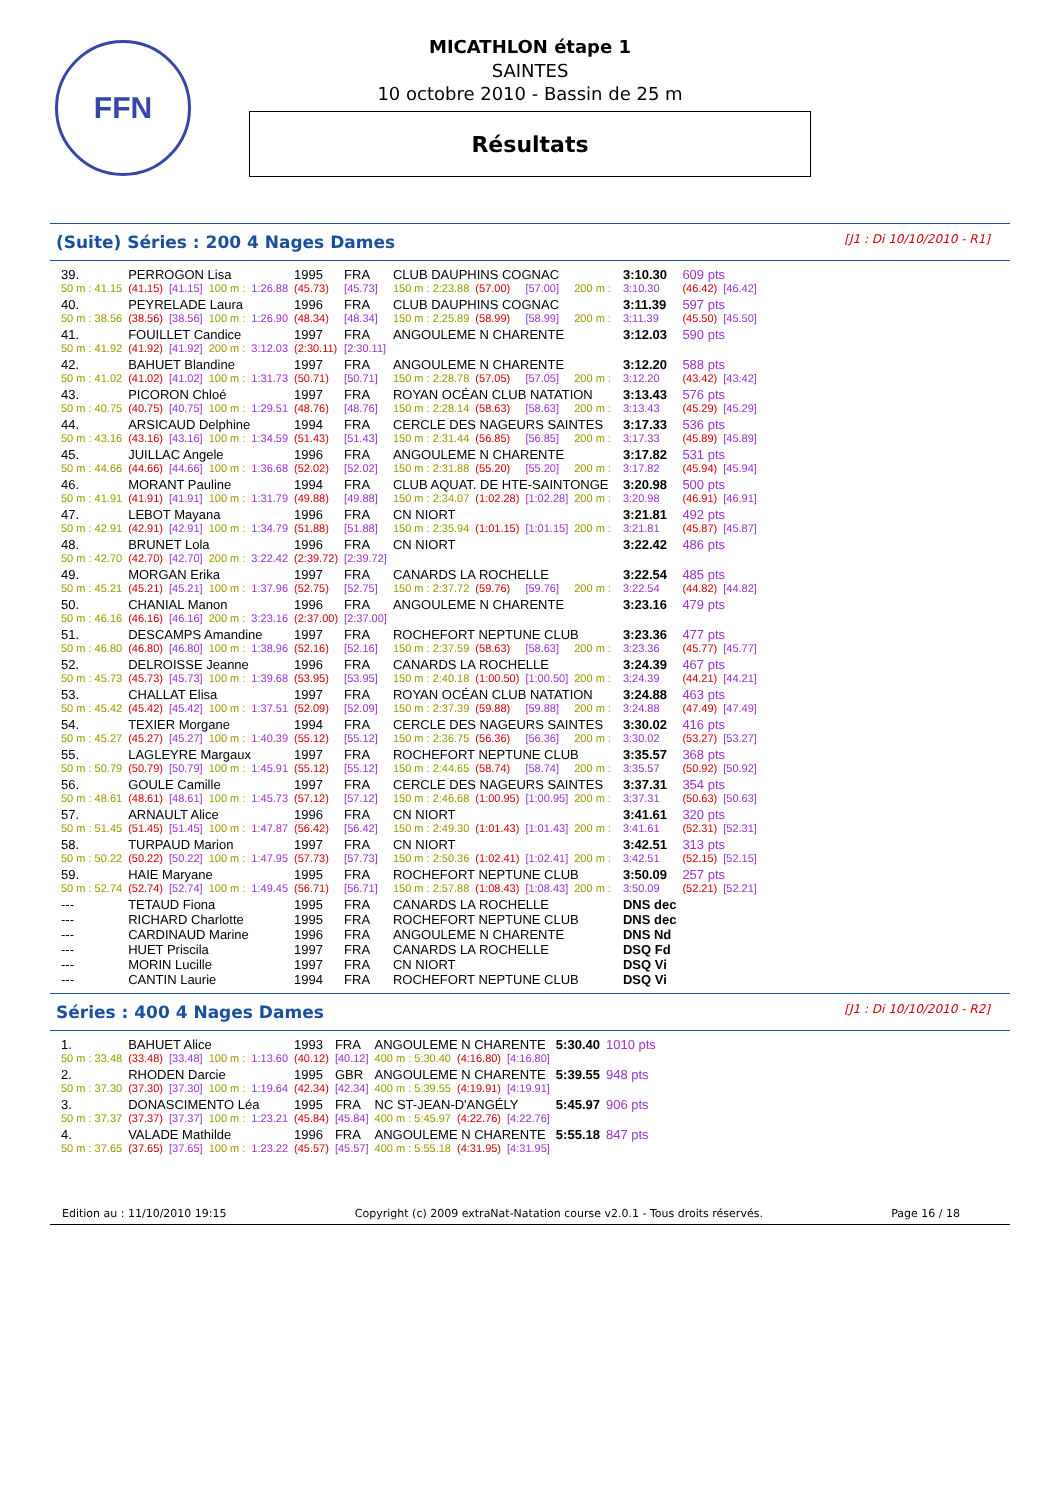FFN
MICATHLON étape 1
SAINTES
10 octobre 2010 - Bassin de 25 m
Résultats
(Suite) Séries : 200 4 Nages Dames [J1 : Di 10/10/2010 - R1]
| 39. | PERROGON Lisa | | | | | 1995 | FRA | CLUB DAUPHINS COGNAC | | | | | 3:10.30 | 609 pts | |
| 50 m : 41.15 | | (41.15) | [41.15] | 100 m : | 1:26.88 | (45.73) | [45.73] | 150 m : 2:23.88 | (57.00) | [57.00] | 200 m : | | 3:10.30 | (46.42) | [46.42] |
| 40. | PEYRELADE Laura | | | | | 1996 | FRA | CLUB DAUPHINS COGNAC | | | | | 3:11.39 | 597 pts | |
| 50 m : 38.56 | | (38.56) | [38.56] | 100 m : | 1:26.90 | (48.34) | [48.34] | 150 m : 2:25.89 | (58.99) | [58.99] | 200 m : | | 3:11.39 | (45.50) | [45.50] |
| 41. | FOUILLET Candice | | | | | 1997 | FRA | ANGOULEME N CHARENTE | | | | | 3:12.03 | 590 pts | |
| 50 m : 41.92 | | (41.92) | [41.92] | 200 m : | 3:12.03 | (2:30.11) | [2:30.11] | | | | | | | | |
| 42. | BAHUET Blandine | | | | | 1997 | FRA | ANGOULEME N CHARENTE | | | | | 3:12.20 | 588 pts | |
| 50 m : 41.02 | | (41.02) | [41.02] | 100 m : | 1:31.73 | (50.71) | [50.71] | 150 m : 2:28.78 | (57.05) | [57.05] | 200 m : | | 3:12.20 | (43.42) | [43.42] |
| 43. | PICORON Chloé | | | | | 1997 | FRA | ROYAN OCÉAN CLUB NATATION | | | | | 3:13.43 | 576 pts | |
| 50 m : 40.75 | | (40.75) | [40.75] | 100 m : | 1:29.51 | (48.76) | [48.76] | 150 m : 2:28.14 | (58.63) | [58.63] | 200 m : | | 3:13.43 | (45.29) | [45.29] |
| 44. | ARSICAUD Delphine | | | | | 1994 | FRA | CERCLE DES NAGEURS SAINTES | | | | | 3:17.33 | 536 pts | |
| 50 m : 43.16 | | (43.16) | [43.16] | 100 m : | 1:34.59 | (51.43) | [51.43] | 150 m : 2:31.44 | (56.85) | [56.85] | 200 m : | | 3:17.33 | (45.89) | [45.89] |
| 45. | JUILLAC Angele | | | | | 1996 | FRA | ANGOULEME N CHARENTE | | | | | 3:17.82 | 531 pts | |
| 50 m : 44.66 | | (44.66) | [44.66] | 100 m : | 1:36.68 | (52.02) | [52.02] | 150 m : 2:31.88 | (55.20) | [55.20] | 200 m : | | 3:17.82 | (45.94) | [45.94] |
| 46. | MORANT Pauline | | | | | 1994 | FRA | CLUB AQUAT. DE HTE-SAINTONGE | | | | | 3:20.98 | 500 pts | |
| 50 m : 41.91 | | (41.91) | [41.91] | 100 m : | 1:31.79 | (49.88) | [49.88] | 150 m : 2:34.07 | (1:02.28) | [1:02.28] | 200 m : | | 3:20.98 | (46.91) | [46.91] |
| 47. | LEBOT Mayana | | | | | 1996 | FRA | CN NIORT | | | | | 3:21.81 | 492 pts | |
| 50 m : 42.91 | | (42.91) | [42.91] | 100 m : | 1:34.79 | (51.88) | [51.88] | 150 m : 2:35.94 | (1:01.15) | [1:01.15] | 200 m : | | 3:21.81 | (45.87) | [45.87] |
| 48. | BRUNET Lola | | | | | 1996 | FRA | CN NIORT | | | | | 3:22.42 | 486 pts | |
| 50 m : 42.70 | | (42.70) | [42.70] | 200 m : | 3:22.42 | (2:39.72) | [2:39.72] | | | | | | | | |
| 49. | MORGAN Erika | | | | | 1997 | FRA | CANARDS LA ROCHELLE | | | | | 3:22.54 | 485 pts | |
| 50 m : 45.21 | | (45.21) | [45.21] | 100 m : | 1:37.96 | (52.75) | [52.75] | 150 m : 2:37.72 | (59.76) | [59.76] | 200 m : | | 3:22.54 | (44.82) | [44.82] |
| 50. | CHANIAL Manon | | | | | 1996 | FRA | ANGOULEME N CHARENTE | | | | | 3:23.16 | 479 pts | |
| 50 m : 46.16 | | (46.16) | [46.16] | 200 m : | 3:23.16 | (2:37.00) | [2:37.00] | | | | | | | | |
| 51. | DESCAMPS Amandine | | | | | 1997 | FRA | ROCHEFORT NEPTUNE CLUB | | | | | 3:23.36 | 477 pts | |
| 50 m : 46.80 | | (46.80) | [46.80] | 100 m : | 1:38.96 | (52.16) | [52.16] | 150 m : 2:37.59 | (58.63) | [58.63] | 200 m : | | 3:23.36 | (45.77) | [45.77] |
| 52. | DELROISSE Jeanne | | | | | 1996 | FRA | CANARDS LA ROCHELLE | | | | | 3:24.39 | 467 pts | |
| 50 m : 45.73 | | (45.73) | [45.73] | 100 m : | 1:39.68 | (53.95) | [53.95] | 150 m : 2:40.18 | (1:00.50) | [1:00.50] | 200 m : | | 3:24.39 | (44.21) | [44.21] |
| 53. | CHALLAT Elisa | | | | | 1997 | FRA | ROYAN OCÉAN CLUB NATATION | | | | | 3:24.88 | 463 pts | |
| 50 m : 45.42 | | (45.42) | [45.42] | 100 m : | 1:37.51 | (52.09) | [52.09] | 150 m : 2:37.39 | (59.88) | [59.88] | 200 m : | | 3:24.88 | (47.49) | [47.49] |
| 54. | TEXIER Morgane | | | | | 1994 | FRA | CERCLE DES NAGEURS SAINTES | | | | | 3:30.02 | 416 pts | |
| 50 m : 45.27 | | (45.27) | [45.27] | 100 m : | 1:40.39 | (55.12) | [55.12] | 150 m : 2:36.75 | (56.36) | [56.36] | 200 m : | | 3:30.02 | (53.27) | [53.27] |
| 55. | LAGLEYRE Margaux | | | | | 1997 | FRA | ROCHEFORT NEPTUNE CLUB | | | | | 3:35.57 | 368 pts | |
| 50 m : 50.79 | | (50.79) | [50.79] | 100 m : | 1:45.91 | (55.12) | [55.12] | 150 m : 2:44.65 | (58.74) | [58.74] | 200 m : | | 3:35.57 | (50.92) | [50.92] |
| 56. | GOULE Camille | | | | | 1997 | FRA | CERCLE DES NAGEURS SAINTES | | | | | 3:37.31 | 354 pts | |
| 50 m : 48.61 | | (48.61) | [48.61] | 100 m : | 1:45.73 | (57.12) | [57.12] | 150 m : 2:46.68 | (1:00.95) | [1:00.95] | 200 m : | | 3:37.31 | (50.63) | [50.63] |
| 57. | ARNAULT Alice | | | | | 1996 | FRA | CN NIORT | | | | | 3:41.61 | 320 pts | |
| 50 m : 51.45 | | (51.45) | [51.45] | 100 m : | 1:47.87 | (56.42) | [56.42] | 150 m : 2:49.30 | (1:01.43) | [1:01.43] | 200 m : | | 3:41.61 | (52.31) | [52.31] |
| 58. | TURPAUD Marion | | | | | 1997 | FRA | CN NIORT | | | | | 3:42.51 | 313 pts | |
| 50 m : 50.22 | | (50.22) | [50.22] | 100 m : | 1:47.95 | (57.73) | [57.73] | 150 m : 2:50.36 | (1:02.41) | [1:02.41] | 200 m : | | 3:42.51 | (52.15) | [52.15] |
| 59. | HAIE Maryane | | | | | 1995 | FRA | ROCHEFORT NEPTUNE CLUB | | | | | 3:50.09 | 257 pts | |
| 50 m : 52.74 | | (52.74) | [52.74] | 100 m : | 1:49.45 | (56.71) | [56.71] | 150 m : 2:57.88 | (1:08.43) | [1:08.43] | 200 m : | | 3:50.09 | (52.21) | [52.21] |
| --- | TETAUD Fiona | | | | | 1995 | FRA | CANARDS LA ROCHELLE | | | | | DNS dec | | |
| --- | RICHARD Charlotte | | | | | 1995 | FRA | ROCHEFORT NEPTUNE CLUB | | | | | DNS dec | | |
| --- | CARDINAUD Marine | | | | | 1996 | FRA | ANGOULEME N CHARENTE | | | | | DNS Nd | | |
| --- | HUET Priscila | | | | | 1997 | FRA | CANARDS LA ROCHELLE | | | | | DSQ Fd | | |
| --- | MORIN Lucille | | | | | 1997 | FRA | CN NIORT | | | | | DSQ Vi | | |
| --- | CANTIN Laurie | | | | | 1994 | FRA | ROCHEFORT NEPTUNE CLUB | | | | | DSQ Vi | | |
Séries : 400 4 Nages Dames [J1 : Di 10/10/2010 - R2]
| 1. | BAHUET Alice | | | | | 1993 | FRA | ANGOULEME N CHARENTE | | | 5:30.40 | 1010 pts |
| 50 m : 33.48 | | (33.48) | [33.48] | 100 m : | 1:13.60 | (40.12) | [40.12] | 400 m : 5:30.40 | (4:16.80) | [4:16.80] | | |
| 2. | RHODEN Darcie | | | | | 1995 | GBR | ANGOULEME N CHARENTE | | | 5:39.55 | 948 pts |
| 50 m : 37.30 | | (37.30) | [37.30] | 100 m : | 1:19.64 | (42.34) | [42.34] | 400 m : 5:39.55 | (4:19.91) | [4:19.91] | | |
| 3. | DONASCIMENTO Léa | | | | | 1995 | FRA | NC ST-JEAN-D'ANGÉLY | | | 5:45.97 | 906 pts |
| 50 m : 37.37 | | (37.37) | [37.37] | 100 m : | 1:23.21 | (45.84) | [45.84] | 400 m : 5:45.97 | (4:22.76) | [4:22.76] | | |
| 4. | VALADE Mathilde | | | | | 1996 | FRA | ANGOULEME N CHARENTE | | | 5:55.18 | 847 pts |
| 50 m : 37.65 | | (37.65) | [37.65] | 100 m : | 1:23.22 | (45.57) | [45.57] | 400 m : 5:55.18 | (4:31.95) | [4:31.95] | | |
Edition au : 11/10/2010 19:15 Copyright (c) 2009 extraNat-Natation course v2.0.1 - Tous droits réservés. Page 16 / 18